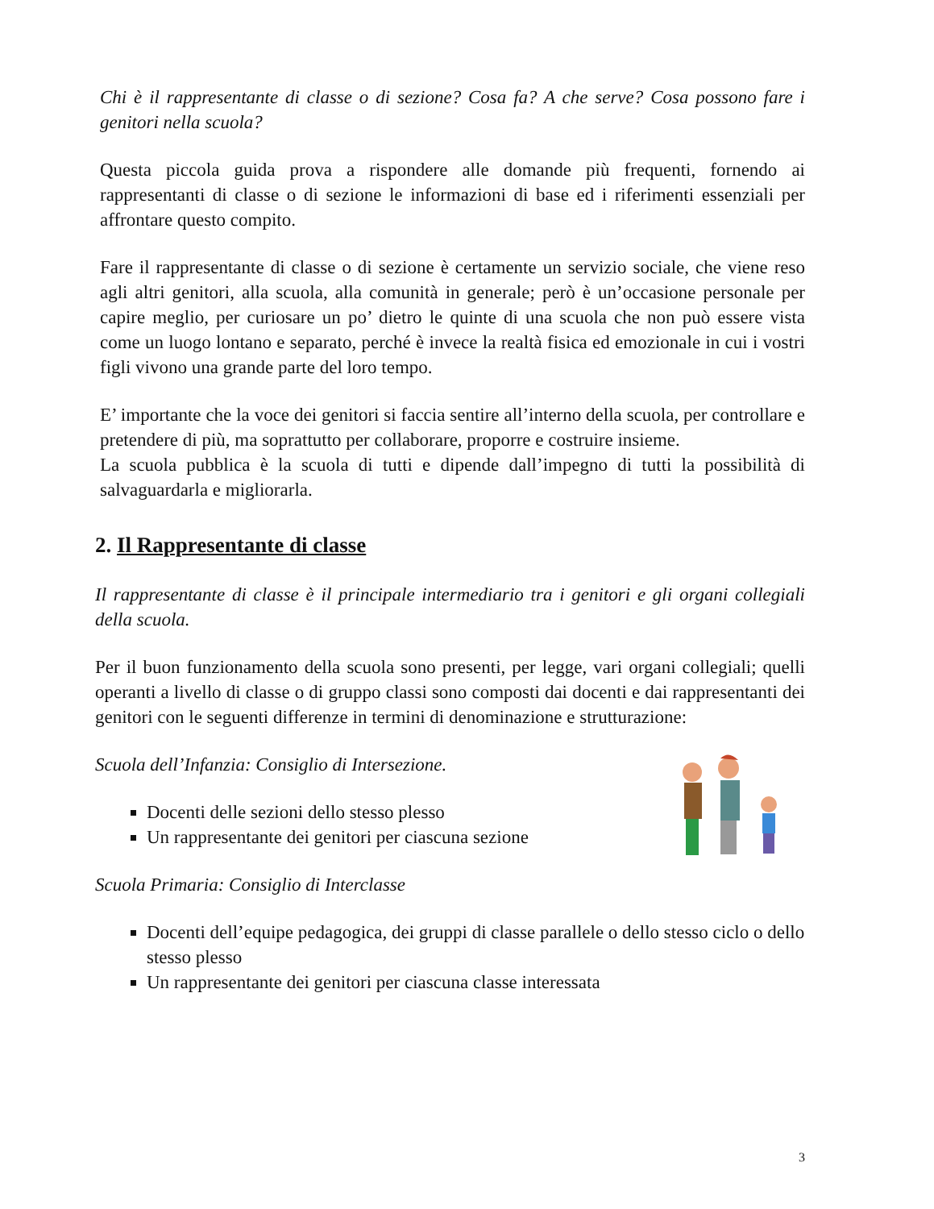Chi è il rappresentante di classe o di sezione? Cosa fa? A che serve? Cosa possono fare i genitori nella scuola?
Questa piccola guida prova a rispondere alle domande più frequenti, fornendo ai rappresentanti di classe o di sezione le informazioni di base ed i riferimenti essenziali per affrontare questo compito.
Fare il rappresentante di classe o di sezione è certamente un servizio sociale, che viene reso agli altri genitori, alla scuola, alla comunità in generale; però è un’occasione personale per capire meglio, per curiosare un po’ dietro le quinte di una scuola che non può essere vista come un luogo lontano e separato, perché è invece la realtà fisica ed emozionale in cui i vostri figli vivono una grande parte del loro tempo.
E’ importante che la voce dei genitori si faccia sentire all’interno della scuola, per controllare e pretendere di più, ma soprattutto per collaborare, proporre e costruire insieme.
La scuola pubblica è la scuola di tutti e dipende dall’impegno di tutti la possibilità di salvaguardarla e migliorarla.
2. Il Rappresentante di classe
Il rappresentante di classe è il principale intermediario tra i genitori e gli organi collegiali della scuola.
Per il buon funzionamento della scuola sono presenti, per legge, vari organi collegiali; quelli operanti a livello di classe o di gruppo classi sono composti dai docenti e dai rappresentanti dei genitori con le seguenti differenze in termini di denominazione e strutturazione:
Scuola dell’Infanzia: Consiglio di Intersezione.
Docenti delle sezioni dello stesso plesso
Un rappresentante dei genitori per ciascuna sezione
Scuola Primaria: Consiglio di Interclasse
Docenti dell’equipe pedagogica, dei gruppi di classe parallele o dello stesso ciclo o dello stesso plesso
Un rappresentante dei genitori per ciascuna classe interessata
3